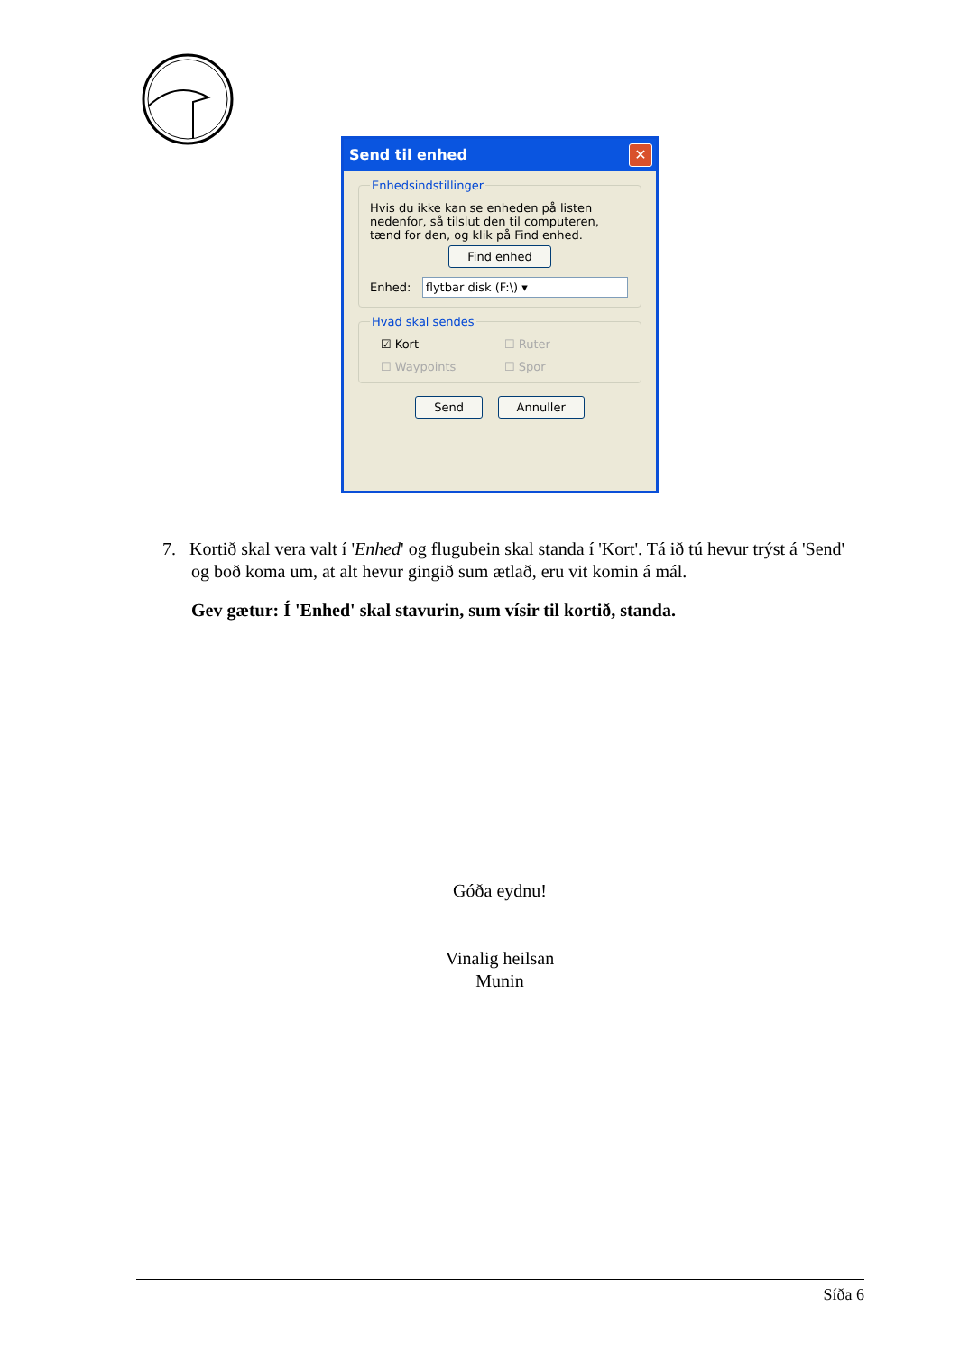Send til enhed ✕
Enhedsindstillinger
Hvis du ikke kan se enheden på listen nedenfor, så tilslut den til computeren, tænd for den, og klik på Find enhed.
Find enhed
Enhed: flytbar disk (F:\) ▾
Hvad skal sendes
☑ Kort ☐ Ruter ☐ Waypoints ☐ Spor
Send Annuller
7. Kortið skal vera valt í 'Enhed' og flugubein skal standa í 'Kort'. Tá ið tú hevur trýst á 'Send' og boð koma um, at alt hevur gingið sum ætlað, eru vit komin á mál.
Gev gætur: Í 'Enhed' skal stavurin, sum vísir til kortið, standa.
Góða eydnu!
Vinalig heilsan
Munin
Síða 6